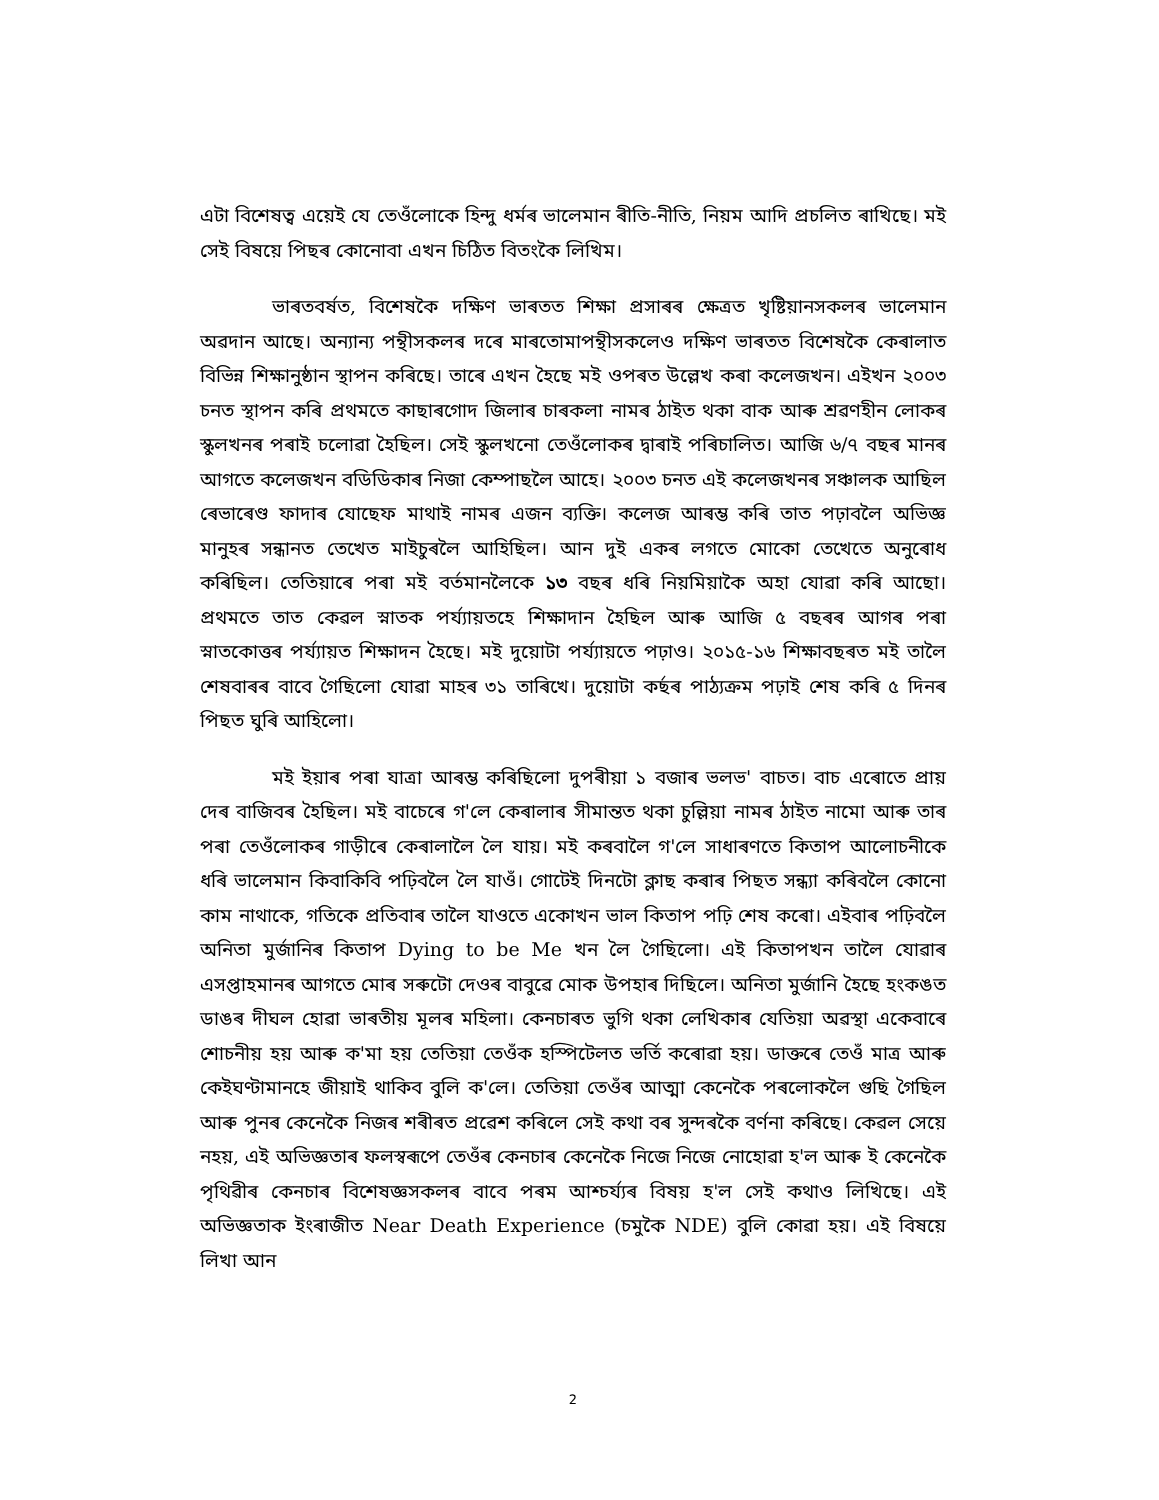এটা বিশেষত্ব এয়েই যে তেওঁলোকে হিন্দু ধৰ্মৰ ভালেমান ৰীতি-নীতি, নিয়ম আদি প্ৰচলিত ৰাখিছে। মই সেই বিষয়ে পিছৰ কোনোবা এখন চিঠিত বিতংকৈ লিখিম।
ভাৰতবৰ্ষত, বিশেষকৈ দক্ষিণ ভাৰতত শিক্ষা প্ৰসাৰৰ ক্ষেত্ৰত খৃষ্টিয়ানসকলৰ ভালেমান অৱদান আছে। অন্যান্য পন্থীসকলৰ দৰে মাৰতোমাপন্থীসকলেও দক্ষিণ ভাৰতত বিশেষকৈ কেৰালাত বিভিন্ন শিক্ষানুষ্ঠান স্থাপন কৰিছে। তাৰে এখন হৈছে মই ওপৰত উল্লেখ কৰা কলেজখন। এইখন ২০০৩ চনত স্থাপন কৰি প্ৰথমতে কাছাৰগোদ জিলাৰ চাৰকলা নামৰ ঠাইত থকা বাক আৰু শ্ৰৱণহীন লোকৰ স্কুলখনৰ পৰাই চলোৱা হৈছিল। সেই স্কুলখনো তেওঁলোকৰ দ্বাৰাই পৰিচালিত। আজি ৬/৭ বছৰ মানৰ আগতে কলেজখন বডিডিকাৰ নিজা কেম্পাছলৈ আহে। ২০০৩ চনত এই কলেজখনৰ সঞ্চালক আছিল ৰেভাৰেণ্ড ফাদাৰ যোছেফ মাথাই নামৰ এজন ব্যক্তি। কলেজ আৰম্ভ কৰি তাত পঢ়াবলৈ অভিজ্ঞ মানুহৰ সন্ধানত তেখেত মাইচুৰলৈ আহিছিল। আন দুই একৰ লগতে মোকো তেখেতে অনুৰোধ কৰিছিল। তেতিয়াৰে পৰা মই বৰ্তমানলৈকে ১৩ বছৰ ধৰি নিয়মিয়াকৈ অহা যোৱা কৰি আছো। প্ৰথমতে তাত কেৱল স্নাতক পৰ্য্যায়তহে শিক্ষাদান হৈছিল আৰু আজি ৫ বছৰৰ আগৰ পৰা স্নাতকোত্তৰ পৰ্য্যায়ত শিক্ষাদন হৈছে। মই দুয়োটা পৰ্য্যায়তে পঢ়াও। ২০১৫-১৬ শিক্ষাবছৰত মই তালৈ শেষবাৰৰ বাবে গৈছিলো যোৱা মাহৰ ৩১ তাৰিখে। দুয়োটা কৰ্ছৰ পাঠ্যক্ৰম পঢ়াই শেষ কৰি ৫ দিনৰ পিছত ঘুৰি আহিলো।
মই ইয়াৰ পৰা যাত্ৰা আৰম্ভ কৰিছিলো দুপৰীয়া ১ বজাৰ ভলভ' বাচত। বাচ এৰোতে প্ৰায় দেৰ বাজিবৰ হৈছিল। মই বাচেৰে গ'লে কেৰালাৰ সীমান্তত থকা চুল্লিয়া নামৰ ঠাইত নামো আৰু তাৰ পৰা তেওঁলোকৰ গাড়ীৰে কেৰালালৈ লৈ যায়। মই কৰবালৈ গ'লে সাধাৰণতে কিতাপ আলোচনীকে ধৰি ভালেমান কিবাকিবি পঢ়িবলৈ লৈ যাওঁ। গোটেই দিনটো ক্লাছ কৰাৰ পিছত সন্ধ্যা কৰিবলৈ কোনো কাম নাথাকে, গতিকে প্ৰতিবাৰ তালৈ যাওতে একোখন ভাল কিতাপ পঢ়ি শেষ কৰো। এইবাৰ পঢ়িবলৈ অনিতা মুৰ্জানিৰ কিতাপ Dying to be Me খন লৈ গৈছিলো। এই কিতাপখন তালৈ যোৱাৰ এসপ্তাহমানৰ আগতে মোৰ সৰুটো দেওৰ বাবুৱে মোক উপহাৰ দিছিলে। অনিতা মুৰ্জানি হৈছে হংকঙত ডাঙৰ দীঘল হোৱা ভাৰতীয় মূলৰ মহিলা। কেনচাৰত ভুগি থকা লেখিকাৰ যেতিয়া অৱস্থা একেবাৰে শোচনীয় হয় আৰু ক'মা হয় তেতিয়া তেওঁক হস্পিটেলত ভৰ্তি কৰোৱা হয়। ডাক্তৰে তেওঁ মাত্ৰ আৰু কেইঘণ্টামানহে জীয়াই থাকিব বুলি ক'লে। তেতিয়া তেওঁৰ আত্মা কেনেকৈ পৰলোকলৈ গুছি গৈছিল আৰু পুনৰ কেনেকৈ নিজৰ শৰীৰত প্ৰৱেশ কৰিলে সেই কথা বৰ সুন্দৰকৈ বৰ্ণনা কৰিছে। কেৱল সেয়ে নহয়, এই অভিজ্ঞতাৰ ফলস্বৰূপে তেওঁৰ কেনচাৰ কেনেকৈ নিজে নিজে নোহোৱা হ'ল আৰু ই কেনেকৈ পৃথিৱীৰ কেনচাৰ বিশেষজ্ঞসকলৰ বাবে পৰম আশ্চৰ্য্যৰ বিষয় হ'ল সেই কথাও লিখিছে। এই অভিজ্ঞতাক ইংৰাজীত Near Death Experience (চমুকৈ NDE) বুলি কোৱা হয়। এই বিষয়ে লিখা আন
2